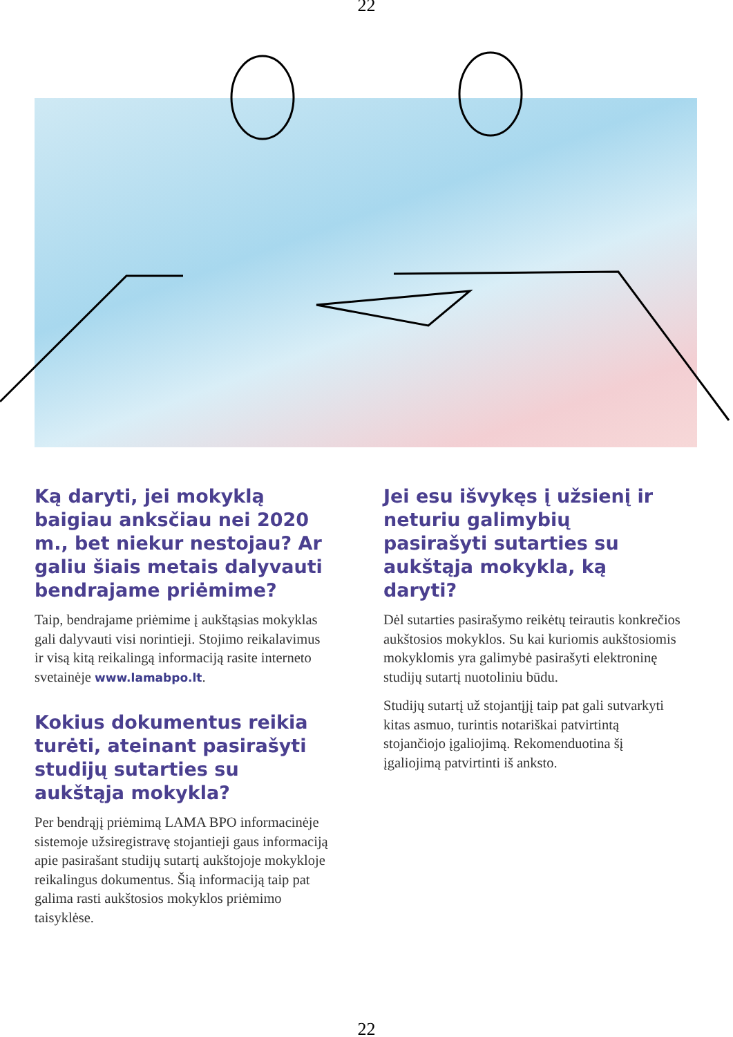22
Ką daryti, jei mokyklą baigiau anksčiau nei 2020 m., bet niekur nestojau? Ar galiu šiais metais dalyvauti bendrajame priėmime?
Taip, bendrajame priėmime į aukštąsias mokyklas gali dalyvauti visi norintieji. Stojimo reikalavimus ir visą kitą reikalingą informaciją rasite interneto svetainėje www.lamabpo.lt.
Kokius dokumentus reikia turėti, ateinant pasirašyti studijų sutarties su aukštąja mokykla?
Per bendrąjį priėmimą LAMA BPO informacinėje sistemoje užsiregistravę stojantieji gaus informaciją apie pasirašant studijų sutartį aukštojoje mokykloje reikalingus dokumentus. Šią informaciją taip pat galima rasti aukštosios mokyklos priėmimo taisyklėse.
Jei esu išvykęs į užsienį ir neturiu galimybių pasirašyti sutarties su aukštąja mokykla, ką daryti?
Dėl sutarties pasirašymo reikėtų teirautis konkrečios aukštosios mokyklos. Su kai kuriomis aukštosiomis mokyklomis yra galimybė pasirašyti elektroninę studijų sutartį nuotoliniu būdu.
Studijų sutartį už stojantįjį taip pat gali sutvarkyti kitas asmuo, turintis notariškai patvirtintą stojančiojo įgaliojimą. Rekomenduotina šį įgaliojimą patvirtinti iš anksto.
22